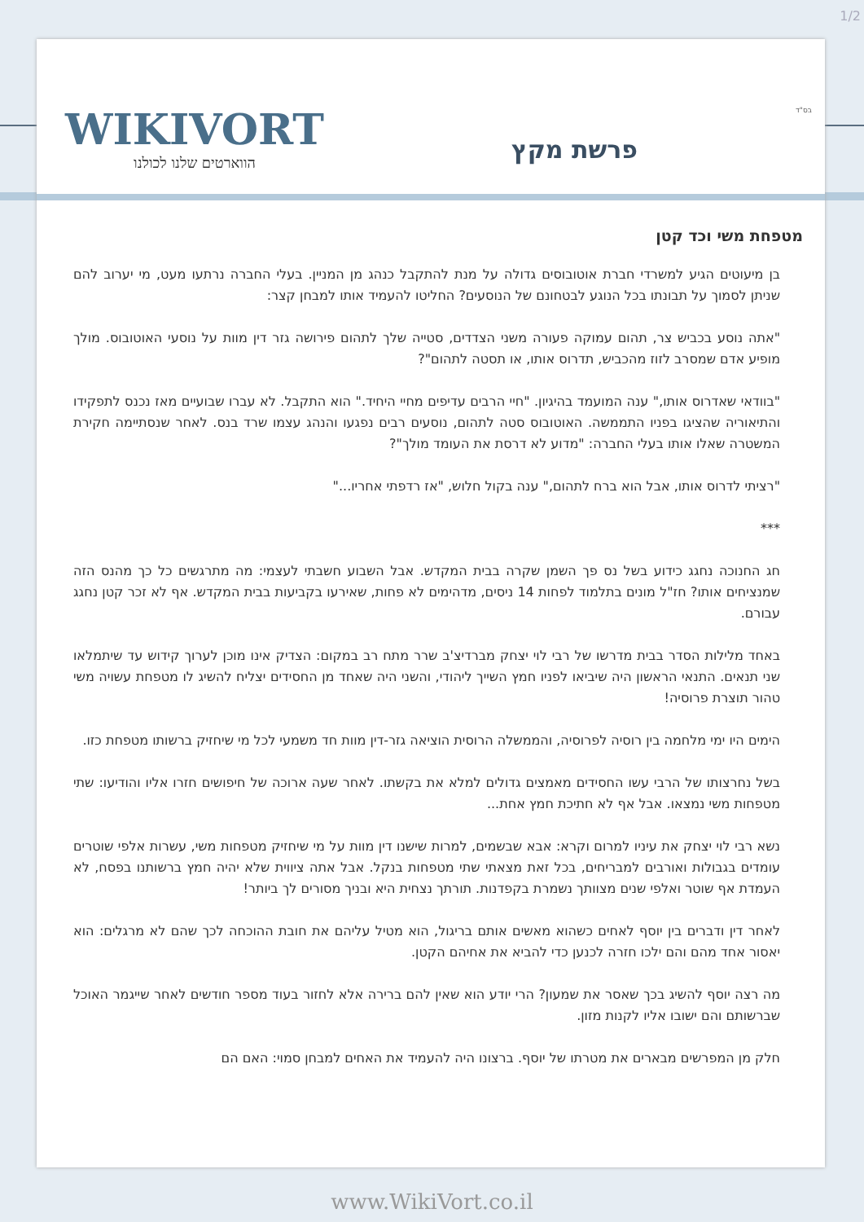1/2
WIKIVORT
הווארטים שלנו לכולנו
בס"ד
פרשת מקץ
מטפחת משי וכד קטן
בן מיעוטים הגיע למשרדי חברת אוטובוסים גדולה על מנת להתקבל כנהג מן המניין. בעלי החברה נרתעו מעט, מי יערוב להם שניתן לסמוך על תבונתו בכל הנוגע לבטחונם של הנוסעים? החליטו להעמיד אותו למבחן קצר:
"אתה נוסע בכביש צר, תהום עמוקה פעורה משני הצדדים, סטייה שלך לתהום פירושה גזר דין מוות על נוסעי האוטובוס. מולך מופיע אדם שמסרב לזוז מהכביש, תדרוס אותו, או תסטה לתהום"?
"בוודאי שאדרוס אותו," ענה המועמד בהיגיון. "חיי הרבים עדיפים מחיי היחיד." הוא התקבל. לא עברו שבועיים מאז נכנס לתפקידו והתיאוריה שהציגו בפניו התממשה. האוטובוס סטה לתהום, נוסעים רבים נפגעו והנהג עצמו שרד בנס. לאחר שנסתיימה חקירת המשטרה שאלו אותו בעלי החברה: "מדוע לא דרסת את העומד מולך"?
"רציתי לדרוס אותו, אבל הוא ברח לתהום," ענה בקול חלוש, "אז רדפתי אחריו..."
***
חג החנוכה נחגג כידוע בשל נס פך השמן שקרה בבית המקדש. אבל השבוע חשבתי לעצמי: מה מתרגשים כל כך מהנס הזה שמנציחים אותו? חז"ל מונים בתלמוד לפחות 14 ניסים, מדהימים לא פחות, שאירעו בקביעות בבית המקדש. אף לא זכר קטן נחגג עבורם.
באחד מלילות הסדר בבית מדרשו של רבי לוי יצחק מברדיצ'ב שרר מתח רב במקום: הצדיק אינו מוכן לערוך קידוש עד שיתמלאו שני תנאים. התנאי הראשון היה שיביאו לפניו חמץ השייך ליהודי, והשני היה שאחד מן החסידים יצליח להשיג לו מטפחת עשויה משי טהור תוצרת פרוסיה!
הימים היו ימי מלחמה בין רוסיה לפרוסיה, והממשלה הרוסית הוציאה גזר-דין מוות חד משמעי לכל מי שיחזיק ברשותו מטפחת כזו.
בשל נחרצותו של הרבי עשו החסידים מאמצים גדולים למלא את בקשתו. לאחר שעה ארוכה של חיפושים חזרו אליו והודיעו: שתי מטפחות משי נמצאו. אבל אף לא חתיכת חמץ אחת...
נשא רבי לוי יצחק את עיניו למרום וקרא: אבא שבשמים, למרות שישנו דין מוות על מי שיחזיק מטפחות משי, עשרות אלפי שוטרים עומדים בגבולות ואורבים למבריחים, בכל זאת מצאתי שתי מטפחות בנקל. אבל אתה ציווית שלא יהיה חמץ ברשותנו בפסח, לא העמדת אף שוטר ואלפי שנים מצוותך נשמרת בקפדנות. תורתך נצחית היא ובניך מסורים לך ביותר!
לאחר דין ודברים בין יוסף לאחים כשהוא מאשים אותם בריגול, הוא מטיל עליהם את חובת ההוכחה לכך שהם לא מרגלים: הוא יאסור אחד מהם והם ילכו חזרה לכנען כדי להביא את אחיהם הקטן.
מה רצה יוסף להשיג בכך שאסר את שמעון? הרי יודע הוא שאין להם ברירה אלא לחזור בעוד מספר חודשים לאחר שייגמר האוכל שברשותם והם ישובו אליו לקנות מזון.
חלק מן המפרשים מבארים את מטרתו של יוסף. ברצונו היה להעמיד את האחים למבחן סמוי: האם הם
www.WikiVort.co.il